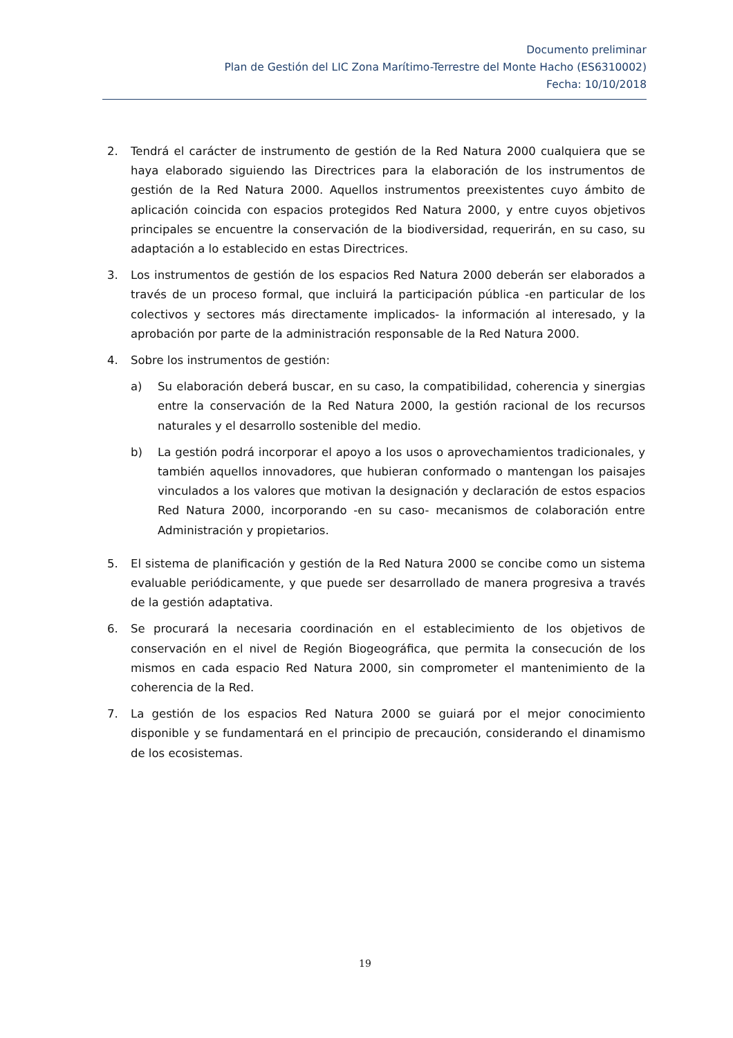Documento preliminar
Plan de Gestión del LIC Zona Marítimo-Terrestre del Monte Hacho (ES6310002)
Fecha: 10/10/2018
2. Tendrá el carácter de instrumento de gestión de la Red Natura 2000 cualquiera que se haya elaborado siguiendo las Directrices para la elaboración de los instrumentos de gestión de la Red Natura 2000. Aquellos instrumentos preexistentes cuyo ámbito de aplicación coincida con espacios protegidos Red Natura 2000, y entre cuyos objetivos principales se encuentre la conservación de la biodiversidad, requerirán, en su caso, su adaptación a lo establecido en estas Directrices.
3. Los instrumentos de gestión de los espacios Red Natura 2000 deberán ser elaborados a través de un proceso formal, que incluirá la participación pública -en particular de los colectivos y sectores más directamente implicados- la información al interesado, y la aprobación por parte de la administración responsable de la Red Natura 2000.
4. Sobre los instrumentos de gestión:
a) Su elaboración deberá buscar, en su caso, la compatibilidad, coherencia y sinergias entre la conservación de la Red Natura 2000, la gestión racional de los recursos naturales y el desarrollo sostenible del medio.
b) La gestión podrá incorporar el apoyo a los usos o aprovechamientos tradicionales, y también aquellos innovadores, que hubieran conformado o mantengan los paisajes vinculados a los valores que motivan la designación y declaración de estos espacios Red Natura 2000, incorporando -en su caso- mecanismos de colaboración entre Administración y propietarios.
5. El sistema de planificación y gestión de la Red Natura 2000 se concibe como un sistema evaluable periódicamente, y que puede ser desarrollado de manera progresiva a través de la gestión adaptativa.
6. Se procurará la necesaria coordinación en el establecimiento de los objetivos de conservación en el nivel de Región Biogeográfica, que permita la consecución de los mismos en cada espacio Red Natura 2000, sin comprometer el mantenimiento de la coherencia de la Red.
7. La gestión de los espacios Red Natura 2000 se guiará por el mejor conocimiento disponible y se fundamentará en el principio de precaución, considerando el dinamismo de los ecosistemas.
19